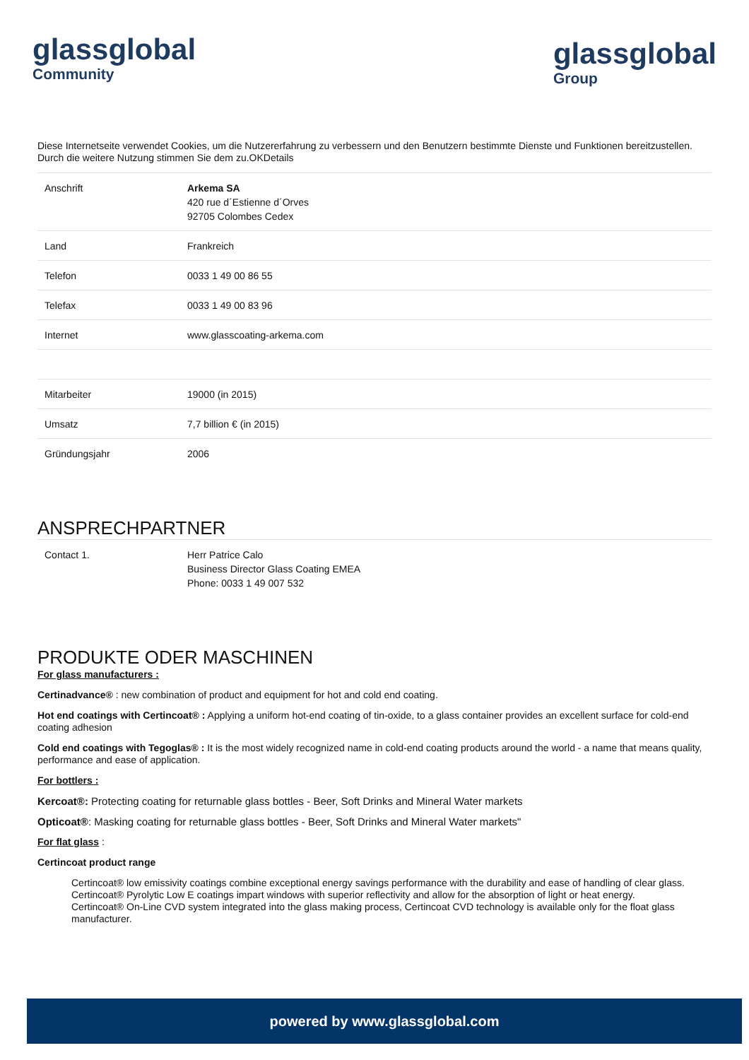glassglobal
Community
glassglobal
Group
Diese Internetseite verwendet Cookies, um die Nutzererfahrung zu verbessern und den Benutzern bestimmte Dienste und Funktionen bereitzustellen. Durch die weitere Nutzung stimmen Sie dem zu.OKDetails
| Anschrift | Arkema SA 420 rue d´Estienne d´Orves 92705 Colombes Cedex |
| Land | Frankreich |
| Telefon | 0033 1 49 00 86 55 |
| Telefax | 0033 1 49 00 83 96 |
| Internet | www.glasscoating-arkema.com |
| Mitarbeiter | 19000 (in 2015) |
| Umsatz | 7,7 billion € (in 2015) |
| Gründungsjahr | 2006 |
ANSPRECHPARTNER
| Contact 1. | Herr Patrice Calo Business Director Glass Coating EMEA Phone: 0033 1 49 007 532 |
PRODUKTE ODER MASCHINEN
For glass manufacturers :
Certinadvance® : new combination of product and equipment for hot and cold end coating.
Hot end coatings with Certincoat® : Applying a uniform hot-end coating of tin-oxide, to a glass container provides an excellent surface for cold-end coating adhesion
Cold end coatings with Tegoglas® : It is the most widely recognized name in cold-end coating products around the world - a name that means quality, performance and ease of application.
For bottlers :
Kercoat®: Protecting coating for returnable glass bottles - Beer, Soft Drinks and Mineral Water markets
Opticoat®: Masking coating for returnable glass bottles - Beer, Soft Drinks and Mineral Water markets"
For flat glass :
Certincoat product range
Certincoat® low emissivity coatings combine exceptional energy savings performance with the durability and ease of handling of clear glass.
Certincoat® Pyrolytic Low E coatings impart windows with superior reflectivity and allow for the absorption of light or heat energy.
Certincoat® On-Line CVD system integrated into the glass making process, Certincoat CVD technology is available only for the float glass manufacturer.
powered by www.glassglobal.com